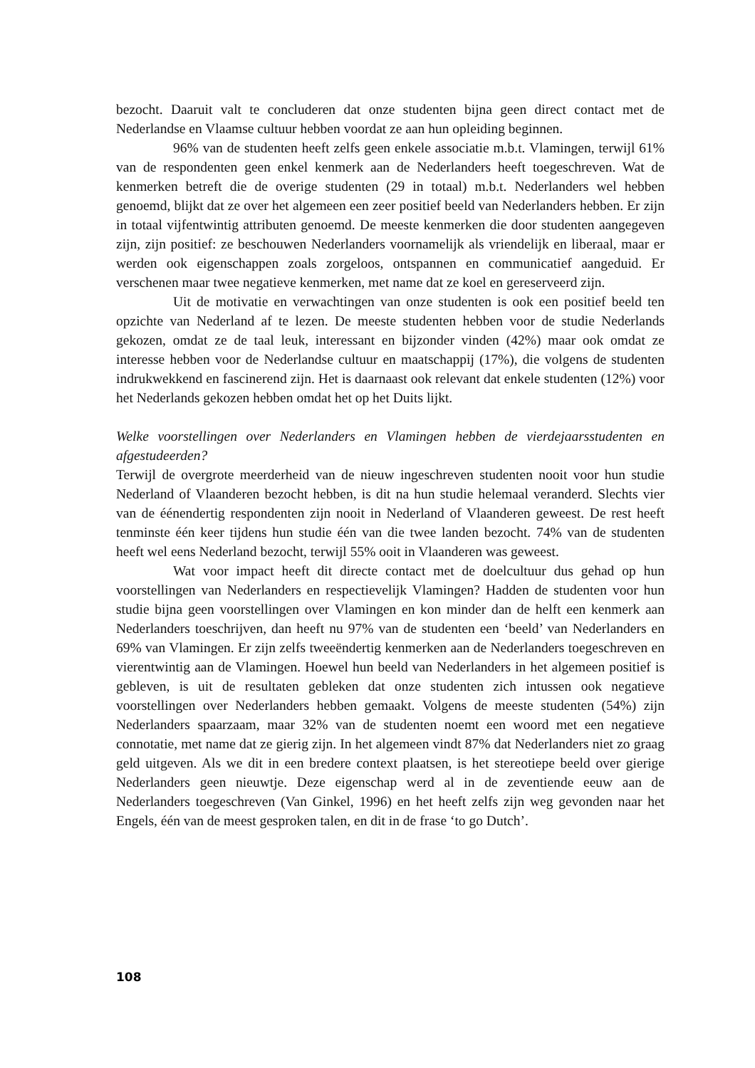bezocht. Daaruit valt te concluderen dat onze studenten bijna geen direct contact met de Nederlandse en Vlaamse cultuur hebben voordat ze aan hun opleiding beginnen.
96% van de studenten heeft zelfs geen enkele associatie m.b.t. Vlamingen, terwijl 61% van de respondenten geen enkel kenmerk aan de Nederlanders heeft toegeschreven. Wat de kenmerken betreft die de overige studenten (29 in totaal) m.b.t. Nederlanders wel hebben genoemd, blijkt dat ze over het algemeen een zeer positief beeld van Nederlanders hebben. Er zijn in totaal vijfentwintig attributen genoemd. De meeste kenmerken die door studenten aangegeven zijn, zijn positief: ze beschouwen Nederlanders voornamelijk als vriendelijk en liberaal, maar er werden ook eigenschappen zoals zorgeloos, ontspannen en communicatief aangeduid. Er verschenen maar twee negatieve kenmerken, met name dat ze koel en gereserveerd zijn.
Uit de motivatie en verwachtingen van onze studenten is ook een positief beeld ten opzichte van Nederland af te lezen. De meeste studenten hebben voor de studie Nederlands gekozen, omdat ze de taal leuk, interessant en bijzonder vinden (42%) maar ook omdat ze interesse hebben voor de Nederlandse cultuur en maatschappij (17%), die volgens de studenten indrukwekkend en fascinerend zijn. Het is daarnaast ook relevant dat enkele studenten (12%) voor het Nederlands gekozen hebben omdat het op het Duits lijkt.
Welke voorstellingen over Nederlanders en Vlamingen hebben de vierdejaarsstudenten en afgestudeerden?
Terwijl de overgrote meerderheid van de nieuw ingeschreven studenten nooit voor hun studie Nederland of Vlaanderen bezocht hebben, is dit na hun studie helemaal veranderd. Slechts vier van de éénendertig respondenten zijn nooit in Nederland of Vlaanderen geweest. De rest heeft tenminste één keer tijdens hun studie één van die twee landen bezocht. 74% van de studenten heeft wel eens Nederland bezocht, terwijl 55% ooit in Vlaanderen was geweest.
Wat voor impact heeft dit directe contact met de doelcultuur dus gehad op hun voorstellingen van Nederlanders en respectievelijk Vlamingen? Hadden de studenten voor hun studie bijna geen voorstellingen over Vlamingen en kon minder dan de helft een kenmerk aan Nederlanders toeschrijven, dan heeft nu 97% van de studenten een ‘beeld’ van Nederlanders en 69% van Vlamingen. Er zijn zelfs tweeëndertig kenmerken aan de Nederlanders toegeschreven en vierentwintig aan de Vlamingen. Hoewel hun beeld van Nederlanders in het algemeen positief is gebleven, is uit de resultaten gebleken dat onze studenten zich intussen ook negatieve voorstellingen over Nederlanders hebben gemaakt. Volgens de meeste studenten (54%) zijn Nederlanders spaarzaam, maar 32% van de studenten noemt een woord met een negatieve connotatie, met name dat ze gierig zijn. In het algemeen vindt 87% dat Nederlanders niet zo graag geld uitgeven. Als we dit in een bredere context plaatsen, is het stereotiepe beeld over gierige Nederlanders geen nieuwtje. Deze eigenschap werd al in de zeventiende eeuw aan de Nederlanders toegeschreven (Van Ginkel, 1996) en het heeft zelfs zijn weg gevonden naar het Engels, één van de meest gesproken talen, en dit in de frase ‘to go Dutch’.
108